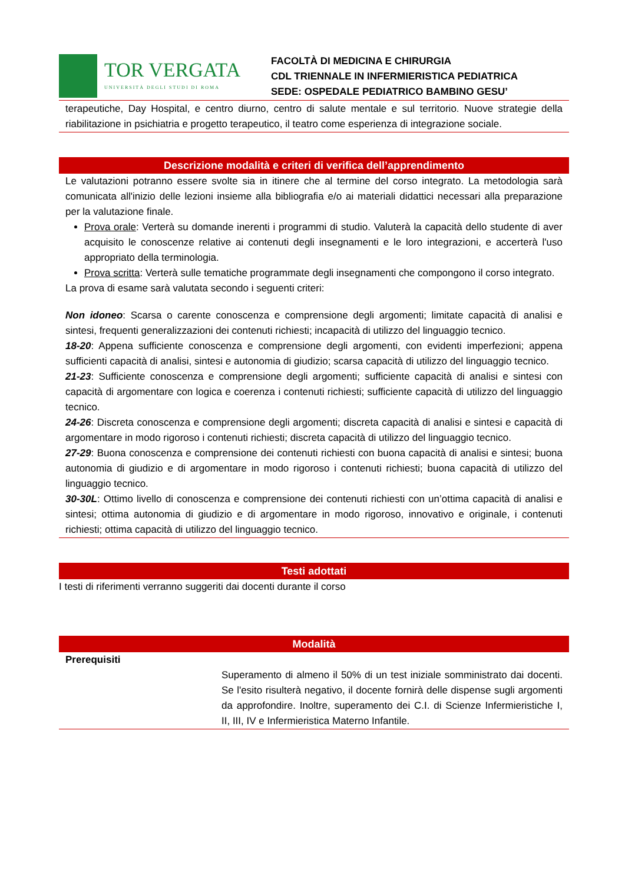TOR VERGATA
UNIVERSITÀ DEGLI STUDI DI ROMA
FACOLTÀ DI MEDICINA E CHIRURGIA
CDL TRIENNALE IN INFERMIERISTICA PEDIATRICA
SEDE: OSPEDALE PEDIATRICO BAMBINO GESU’
terapeutiche, Day Hospital, e centro diurno, centro di salute mentale e sul territorio. Nuove strategie della riabilitazione in psichiatria e progetto terapeutico, il teatro come esperienza di integrazione sociale.
Descrizione modalità e criteri di verifica dell’apprendimento
Le valutazioni potranno essere svolte sia in itinere che al termine del corso integrato. La metodologia sarà comunicata all'inizio delle lezioni insieme alla bibliografia e/o ai materiali didattici necessari alla preparazione per la valutazione finale.
Prova orale: Verterà su domande inerenti i programmi di studio. Valuterà la capacità dello studente di aver acquisito le conoscenze relative ai contenuti degli insegnamenti e le loro integrazioni, e accerterà l'uso appropriato della terminologia.
Prova scritta: Verterà sulle tematiche programmate degli insegnamenti che compongono il corso integrato.
La prova di esame sarà valutata secondo i seguenti criteri:
Non idoneo: Scarsa o carente conoscenza e comprensione degli argomenti; limitate capacità di analisi e sintesi, frequenti generalizzazioni dei contenuti richiesti; incapacità di utilizzo del linguaggio tecnico.
18-20: Appena sufficiente conoscenza e comprensione degli argomenti, con evidenti imperfezioni; appena sufficienti capacità di analisi, sintesi e autonomia di giudizio; scarsa capacità di utilizzo del linguaggio tecnico.
21-23: Sufficiente conoscenza e comprensione degli argomenti; sufficiente capacità di analisi e sintesi con capacità di argomentare con logica e coerenza i contenuti richiesti; sufficiente capacità di utilizzo del linguaggio tecnico.
24-26: Discreta conoscenza e comprensione degli argomenti; discreta capacità di analisi e sintesi e capacità di argomentare in modo rigoroso i contenuti richiesti; discreta capacità di utilizzo del linguaggio tecnico.
27-29: Buona conoscenza e comprensione dei contenuti richiesti con buona capacità di analisi e sintesi; buona autonomia di giudizio e di argomentare in modo rigoroso i contenuti richiesti; buona capacità di utilizzo del linguaggio tecnico.
30-30L: Ottimo livello di conoscenza e comprensione dei contenuti richiesti con un’ottima capacità di analisi e sintesi; ottima autonomia di giudizio e di argomentare in modo rigoroso, innovativo e originale, i contenuti richiesti; ottima capacità di utilizzo del linguaggio tecnico.
Testi adottati
I testi di riferimenti verranno suggeriti dai docenti durante il corso
Modalità
| Prerequisiti | Superamento di almeno il 50% di un test iniziale somministrato dai docenti. Se l'esito risulterà negativo, il docente fornirà delle dispense sugli argomenti da approfondire. Inoltre, superamento dei C.I. di Scienze Infermieristiche I, II, III, IV e Infermieristica Materno Infantile. |